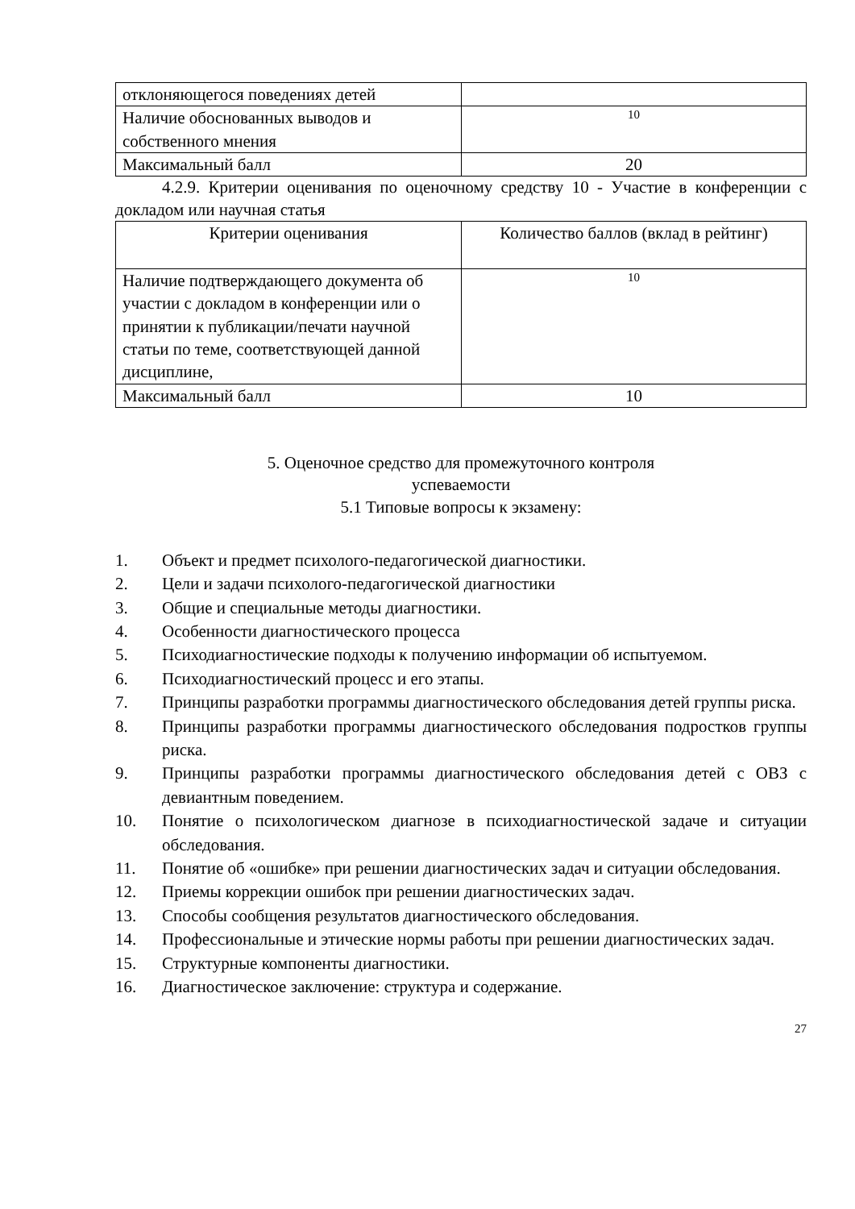| отклоняющегося поведениях детей | |
| Наличие обоснованных выводов и собственного мнения | 10 |
| Максимальный балл | 20 |
4.2.9. Критерии оценивания по оценочному средству 10 - Участие в конференции с докладом или научная статья
| Критерии оценивания | Количество баллов (вклад в рейтинг) |
| --- | --- |
| Наличие подтверждающего документа об участии с докладом в конференции или о принятии к публикации/печати научной статьи по теме, соответствующей данной дисциплине, | 10 |
| Максимальный балл | 10 |
5. Оценочное средство для промежуточного контроля
успеваемости
5.1 Типовые вопросы к экзамену:
1. Объект и предмет психолого-педагогической диагностики.
2. Цели и задачи психолого-педагогической диагностики
3. Общие и специальные методы диагностики.
4. Особенности диагностического процесса
5. Психодиагностические подходы к получению информации об испытуемом.
6. Психодиагностический процесс и его этапы.
7. Принципы разработки программы диагностического обследования детей группы риска.
8. Принципы разработки программы диагностического обследования подростков группы риска.
9. Принципы разработки программы диагностического обследования детей с ОВЗ с девиантным поведением.
10. Понятие о психологическом диагнозе в психодиагностической задаче и ситуации обследования.
11. Понятие об «ошибке» при решении диагностических задач и ситуации обследования.
12. Приемы коррекции ошибок при решении диагностических задач.
13. Способы сообщения результатов диагностического обследования.
14. Профессиональные и этические нормы работы при решении диагностических задач.
15. Структурные компоненты диагностики.
16. Диагностическое заключение: структура и содержание.
27